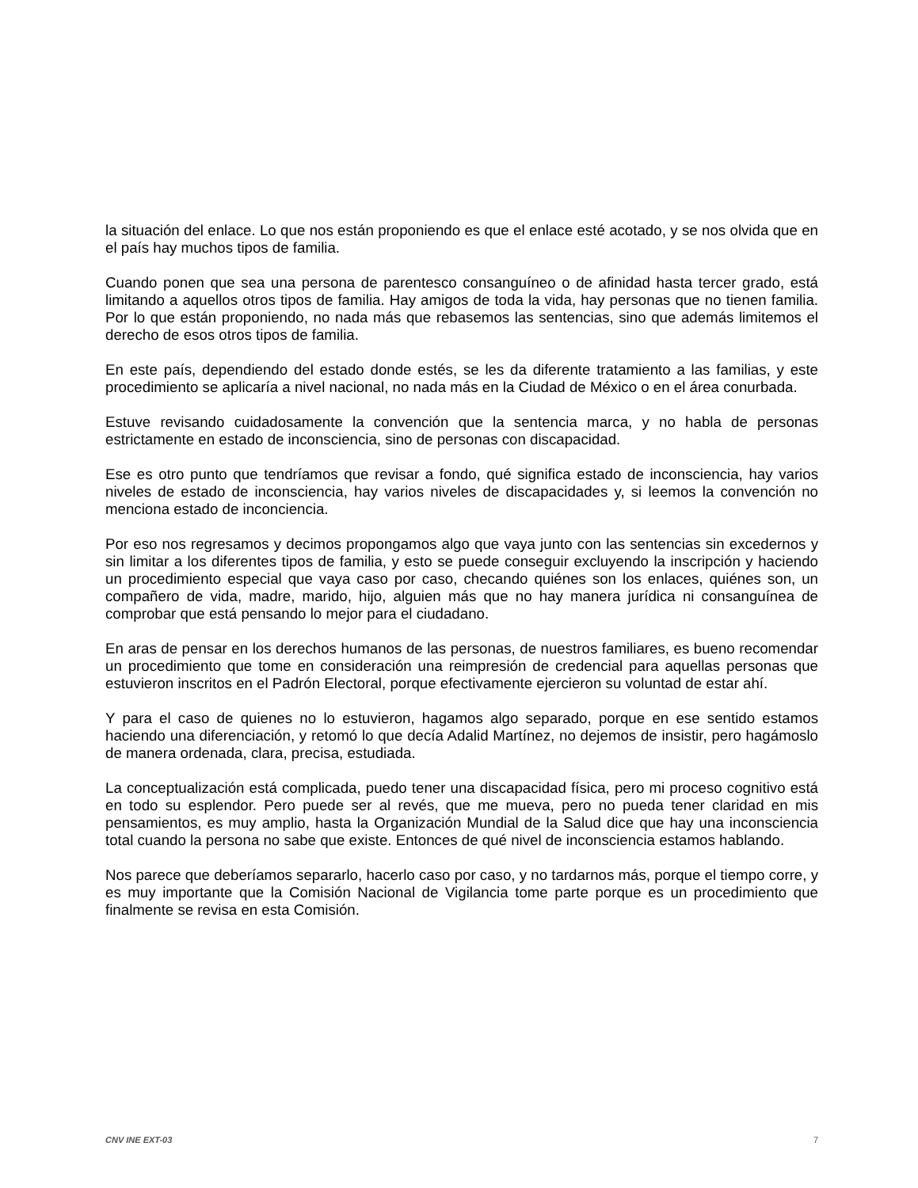la situación del enlace. Lo que nos están proponiendo es que el enlace esté acotado, y se nos olvida que en el país hay muchos tipos de familia.
Cuando ponen que sea una persona de parentesco consanguíneo o de afinidad hasta tercer grado, está limitando a aquellos otros tipos de familia. Hay amigos de toda la vida, hay personas que no tienen familia. Por lo que están proponiendo, no nada más que rebasemos las sentencias, sino que además limitemos el derecho de esos otros tipos de familia.
En este país, dependiendo del estado donde estés, se les da diferente tratamiento a las familias, y este procedimiento se aplicaría a nivel nacional, no nada más en la Ciudad de México o en el área conurbada.
Estuve revisando cuidadosamente la convención que la sentencia marca, y no habla de personas estrictamente en estado de inconsciencia, sino de personas con discapacidad.
Ese es otro punto que tendríamos que revisar a fondo, qué significa estado de inconsciencia, hay varios niveles de estado de inconsciencia, hay varios niveles de discapacidades y, si leemos la convención no menciona estado de inconciencia.
Por eso nos regresamos y decimos propongamos algo que vaya junto con las sentencias sin excedernos y sin limitar a los diferentes tipos de familia, y esto se puede conseguir excluyendo la inscripción y haciendo un procedimiento especial que vaya caso por caso, checando quiénes son los enlaces, quiénes son, un compañero de vida, madre, marido, hijo, alguien más que no hay manera jurídica ni consanguínea de comprobar que está pensando lo mejor para el ciudadano.
En aras de pensar en los derechos humanos de las personas, de nuestros familiares, es bueno recomendar un procedimiento que tome en consideración una reimpresión de credencial para aquellas personas que estuvieron inscritos en el Padrón Electoral, porque efectivamente ejercieron su voluntad de estar ahí.
Y para el caso de quienes no lo estuvieron, hagamos algo separado, porque en ese sentido estamos haciendo una diferenciación, y retomó lo que decía Adalid Martínez, no dejemos de insistir, pero hagámoslo de manera ordenada, clara, precisa, estudiada.
La conceptualización está complicada, puedo tener una discapacidad física, pero mi proceso cognitivo está en todo su esplendor. Pero puede ser al revés, que me mueva, pero no pueda tener claridad en mis pensamientos, es muy amplio, hasta la Organización Mundial de la Salud dice que hay una inconsciencia total cuando la persona no sabe que existe. Entonces de qué nivel de inconsciencia estamos hablando.
Nos parece que deberíamos separarlo, hacerlo caso por caso, y no tardarnos más, porque el tiempo corre, y es muy importante que la Comisión Nacional de Vigilancia tome parte porque es un procedimiento que finalmente se revisa en esta Comisión.
CNV INE EXT-03 7